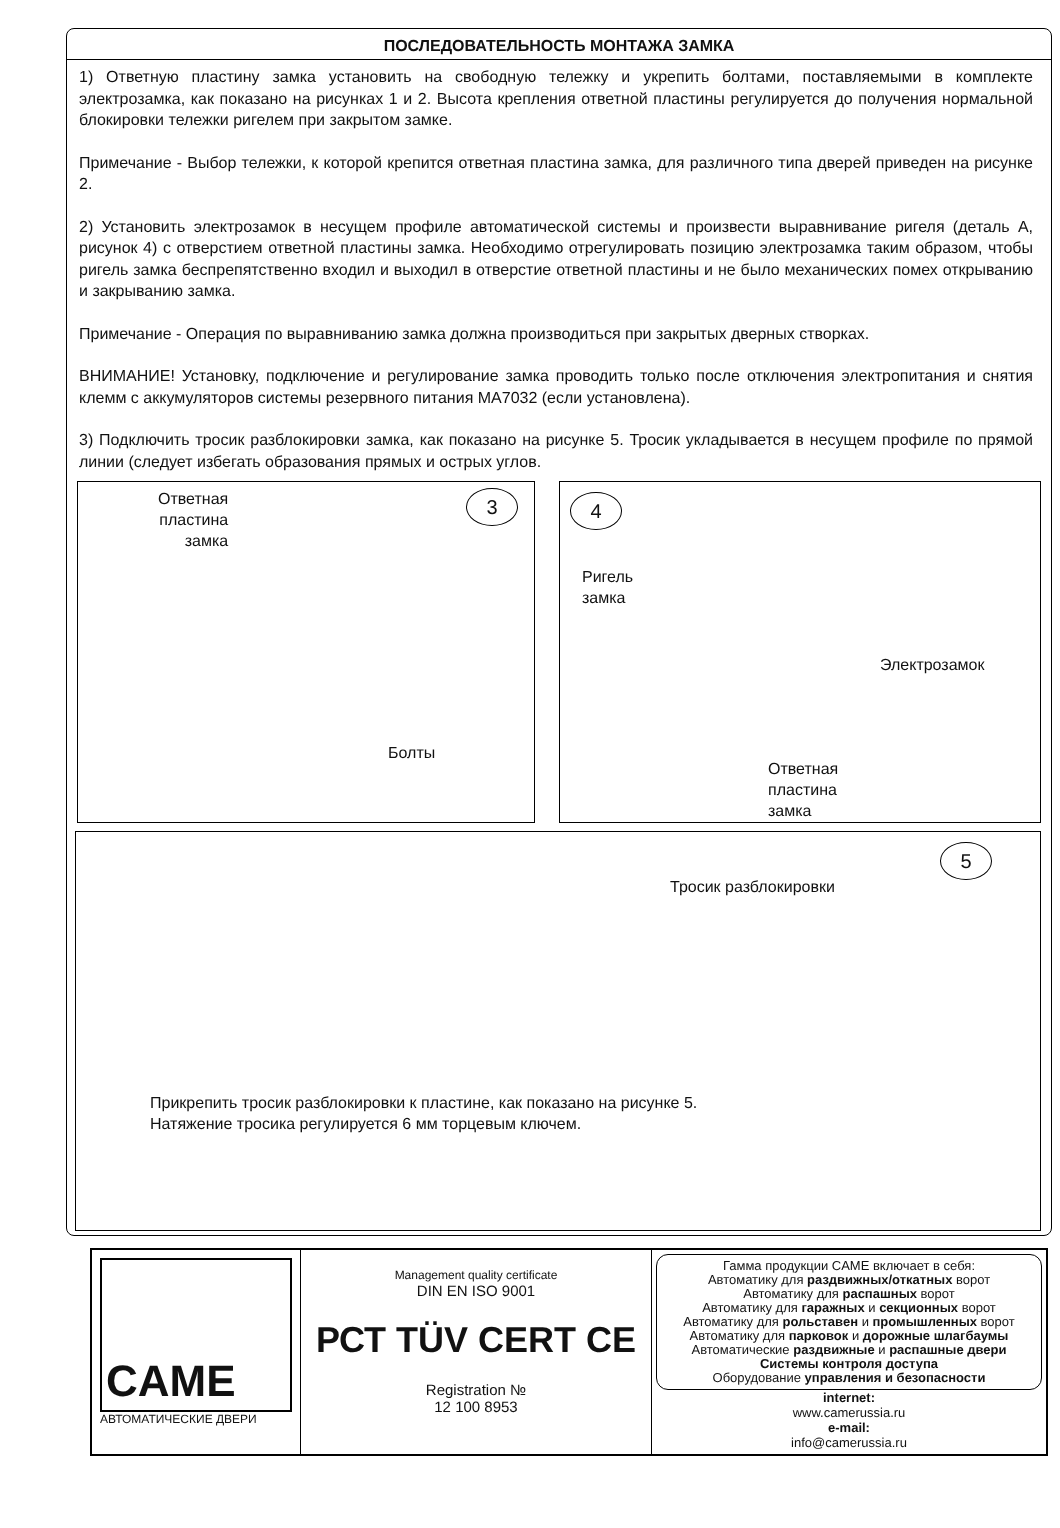ПОСЛЕДОВАТЕЛЬНОСТЬ МОНТАЖА ЗАМКА
1) Ответную пластину замка установить на свободную тележку и укрепить болтами, поставляемыми в комплекте электрозамка, как показано на рисунках 1 и 2. Высота крепления ответной пластины регулируется до получения нормальной блокировки тележки ригелем при закрытом замке.
Примечание - Выбор тележки, к которой крепится ответная пластина замка, для различного типа дверей приведен на рисунке 2.
2) Установить электрозамок в несущем профиле автоматической системы и произвести выравнивание ригеля (деталь А, рисунок 4) с отверстием ответной пластины замка. Необходимо отрегулировать позицию электрозамка таким образом, чтобы ригель замка беспрепятственно входил и выходил в отверстие ответной пластины и не было механических помех открыванию и закрыванию замка.
Примечание - Операция по выравниванию замка должна производиться при закрытых дверных створках.
ВНИМАНИЕ! Установку, подключение и регулирование замка проводить только после отключения электропитания и снятия клемм с аккумуляторов системы резервного питания MA7032 (если установлена).
3) Подключить тросик разблокировки замка, как показано на рисунке 5. Тросик укладывается в несущем профиле по прямой линии (следует избегать образования прямых и острых углов.
Ответная
пластина
замка
3
Болты
4
Ригель
замка
Электрозамок
Ответная
пластина
замка
5
Тросик разблокировки
Прикрепить тросик разблокировки к пластине, как показано на рисунке 5.
Натяжение тросика регулируется 6 мм торцевым ключем.
CAME
АВТОМАТИЧЕСКИЕ ДВЕРИ
Management quality certificate
DIN EN ISO 9001
РСТ TÜV CERT CE
Registration №
12 100 8953
Гамма продукции CAME включает в себя:
Автоматику для раздвижных/откатных ворот
Автоматику для распашных ворот
Автоматику для гаражных и секционных ворот
Автоматику для рольставен и промышленных ворот
Автоматику для парковок и дорожные шлагбаумы
Автоматические раздвижные и распашные двери
Системы контроля доступа
Оборудование управления и безопасности
internet:
www.camerussia.ru
e-mail:
info@camerussia.ru